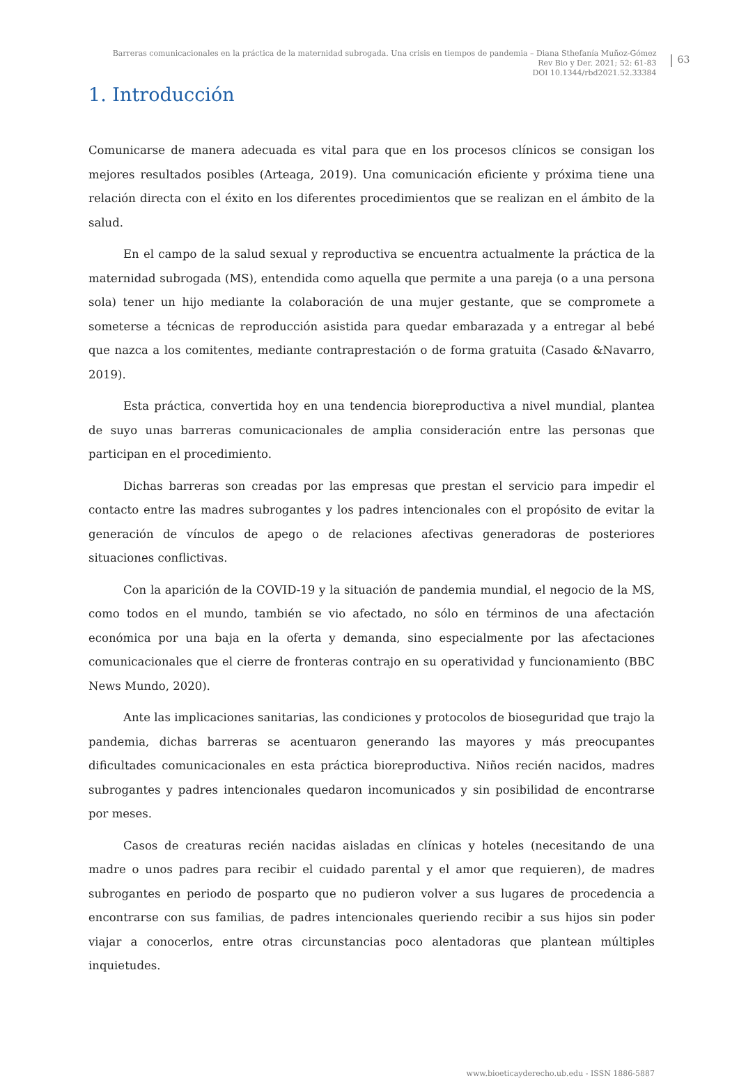Barreras comunicacionales en la práctica de la maternidad subrogada. Una crisis en tiempos de pandemia – Diana Sthefanía Muñoz-Gómez
Rev Bio y Der. 2021; 52: 61-83
DOI 10.1344/rbd2021.52.33384
63
1. Introducción
Comunicarse de manera adecuada es vital para que en los procesos clínicos se consigan los mejores resultados posibles (Arteaga, 2019). Una comunicación eficiente y próxima tiene una relación directa con el éxito en los diferentes procedimientos que se realizan en el ámbito de la salud.
En el campo de la salud sexual y reproductiva se encuentra actualmente la práctica de la maternidad subrogada (MS), entendida como aquella que permite a una pareja (o a una persona sola) tener un hijo mediante la colaboración de una mujer gestante, que se compromete a someterse a técnicas de reproducción asistida para quedar embarazada y a entregar al bebé que nazca a los comitentes, mediante contraprestación o de forma gratuita (Casado &Navarro, 2019).
Esta práctica, convertida hoy en una tendencia bioreproductiva a nivel mundial, plantea de suyo unas barreras comunicacionales de amplia consideración entre las personas que participan en el procedimiento.
Dichas barreras son creadas por las empresas que prestan el servicio para impedir el contacto entre las madres subrogantes y los padres intencionales con el propósito de evitar la generación de vínculos de apego o de relaciones afectivas generadoras de posteriores situaciones conflictivas.
Con la aparición de la COVID-19 y la situación de pandemia mundial, el negocio de la MS, como todos en el mundo, también se vio afectado, no sólo en términos de una afectación económica por una baja en la oferta y demanda, sino especialmente por las afectaciones comunicacionales que el cierre de fronteras contrajo en su operatividad y funcionamiento (BBC News Mundo, 2020).
Ante las implicaciones sanitarias, las condiciones y protocolos de bioseguridad que trajo la pandemia, dichas barreras se acentuaron generando las mayores y más preocupantes dificultades comunicacionales en esta práctica bioreproductiva. Niños recién nacidos, madres subrogantes y padres intencionales quedaron incomunicados y sin posibilidad de encontrarse por meses.
Casos de creaturas recién nacidas aisladas en clínicas y hoteles (necesitando de una madre o unos padres para recibir el cuidado parental y el amor que requieren), de madres subrogantes en periodo de posparto que no pudieron volver a sus lugares de procedencia a encontrarse con sus familias, de padres intencionales queriendo recibir a sus hijos sin poder viajar a conocerlos, entre otras circunstancias poco alentadoras que plantean múltiples inquietudes.
www.bioeticayderecho.ub.edu - ISSN 1886-5887